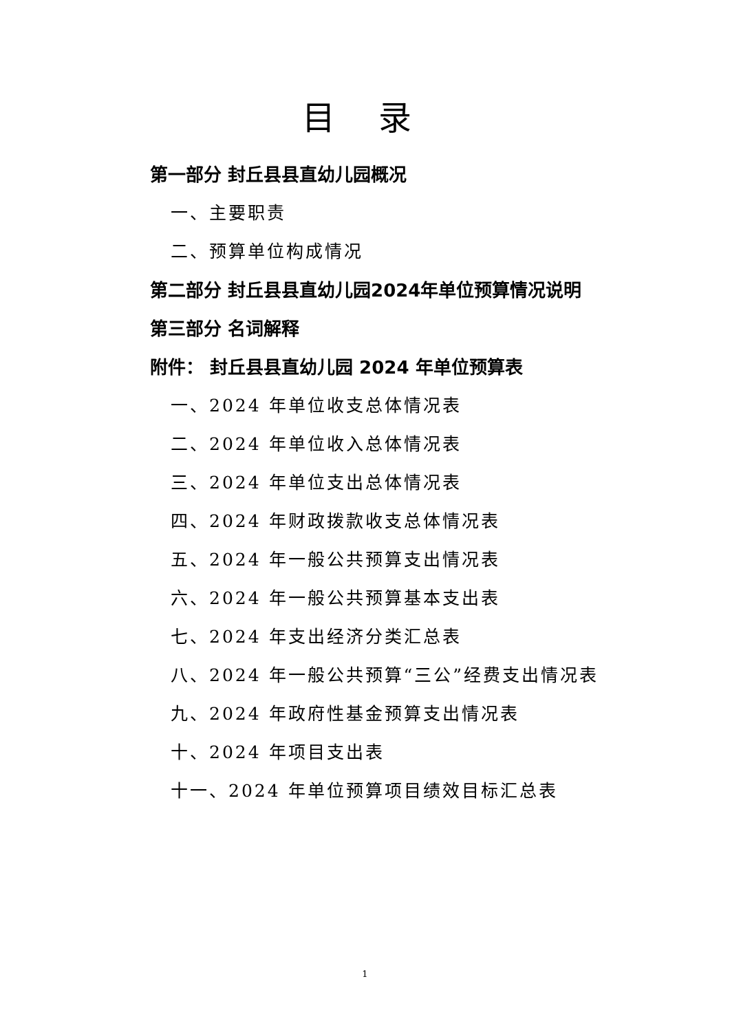目 录
第一部分 封丘县县直幼儿园概况
一、主要职责
二、预算单位构成情况
第二部分 封丘县县直幼儿园2024年单位预算情况说明
第三部分 名词解释
附件： 封丘县县直幼儿园 2024 年单位预算表
一、2024 年单位收支总体情况表
二、2024 年单位收入总体情况表
三、2024 年单位支出总体情况表
四、2024 年财政拨款收支总体情况表
五、2024 年一般公共预算支出情况表
六、2024 年一般公共预算基本支出表
七、2024 年支出经济分类汇总表
八、2024 年一般公共预算“三公”经费支出情况表
九、2024 年政府性基金预算支出情况表
十、2024 年项目支出表
十一、2024 年单位预算项目绩效目标汇总表
1